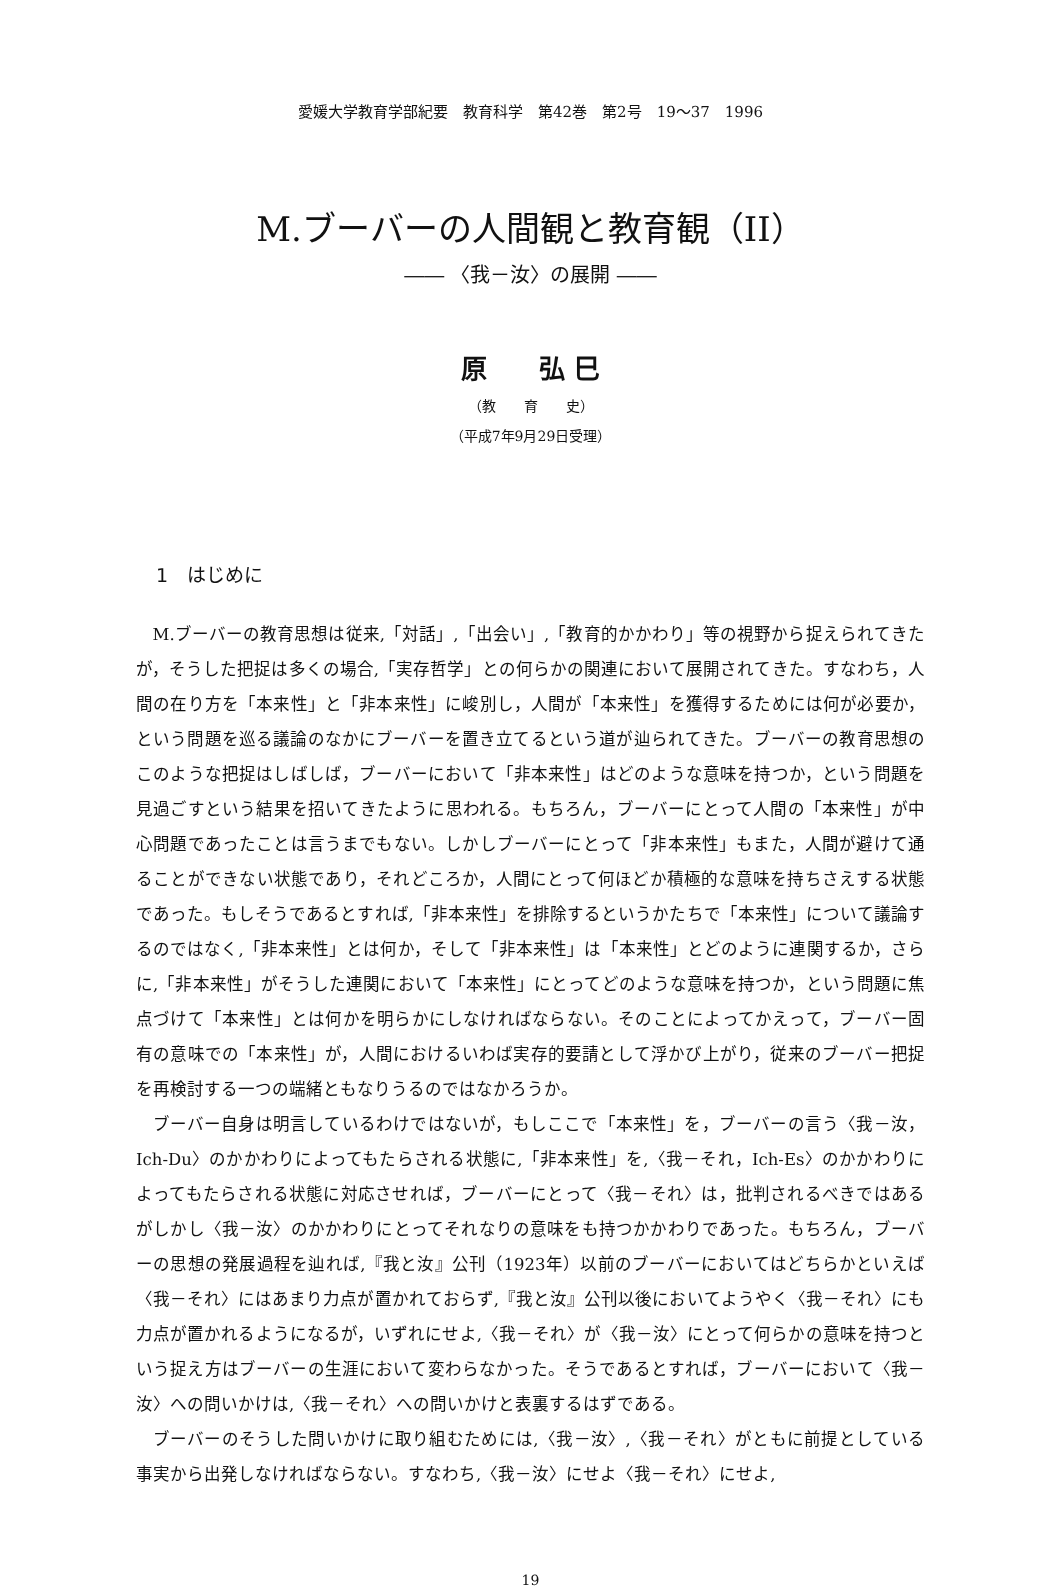愛媛大学教育学部紀要　教育科学　第42巻　第2号　19〜37　1996
M.ブーバーの人間観と教育観（II）
―― 〈我－汝〉の展開 ――
原　　弘 巳
（教　　育　　史）
（平成7年9月29日受理）
1　はじめに
M.ブーバーの教育思想は従来,「対話」,「出会い」,「教育的かかわり」等の視野から捉えられてきたが，そうした把捉は多くの場合,「実存哲学」との何らかの関連において展開されてきた。すなわち，人間の在り方を「本来性」と「非本来性」に峻別し，人間が「本来性」を獲得するためには何が必要か，という問題を巡る議論のなかにブーバーを置き立てるという道が辿られてきた。ブーバーの教育思想のこのような把捉はしばしば，ブーバーにおいて「非本来性」はどのような意味を持つか，という問題を見過ごすという結果を招いてきたように思われる。もちろん，ブーバーにとって人間の「本来性」が中心問題であったことは言うまでもない。しかしブーバーにとって「非本来性」もまた，人間が避けて通ることができない状態であり，それどころか，人間にとって何ほどか積極的な意味を持ちさえする状態であった。もしそうであるとすれば,「非本来性」を排除するというかたちで「本来性」について議論するのではなく,「非本来性」とは何か，そして「非本来性」は「本来性」とどのように連関するか，さらに,「非本来性」がそうした連関において「本来性」にとってどのような意味を持つか，という問題に焦点づけて「本来性」とは何かを明らかにしなければならない。そのことによってかえって，ブーバー固有の意味での「本来性」が，人間におけるいわば実存的要請として浮かび上がり，従来のブーバー把捉を再検討する一つの端緒ともなりうるのではなかろうか。
ブーバー自身は明言しているわけではないが，もしここで「本来性」を，ブーバーの言う〈我－汝，Ich-Du〉のかかわりによってもたらされる状態に,「非本来性」を,〈我－それ，Ich-Es〉のかかわりによってもたらされる状態に対応させれば，ブーバーにとって〈我－それ〉は，批判されるべきではあるがしかし〈我－汝〉のかかわりにとってそれなりの意味をも持つかかわりであった。もちろん，ブーバーの思想の発展過程を辿れば,『我と汝』公刊（1923年）以前のブーバーにおいてはどちらかといえば〈我－それ〉にはあまり力点が置かれておらず,『我と汝』公刊以後においてようやく〈我－それ〉にも力点が置かれるようになるが，いずれにせよ,〈我－それ〉が〈我－汝〉にとって何らかの意味を持つという捉え方はブーバーの生涯において変わらなかった。そうであるとすれば，ブーバーにおいて〈我－汝〉への問いかけは,〈我－それ〉への問いかけと表裏するはずである。
ブーバーのそうした問いかけに取り組むためには,〈我－汝〉,〈我－それ〉がともに前提としている事実から出発しなければならない。すなわち,〈我－汝〉にせよ〈我－それ〉にせよ,
19